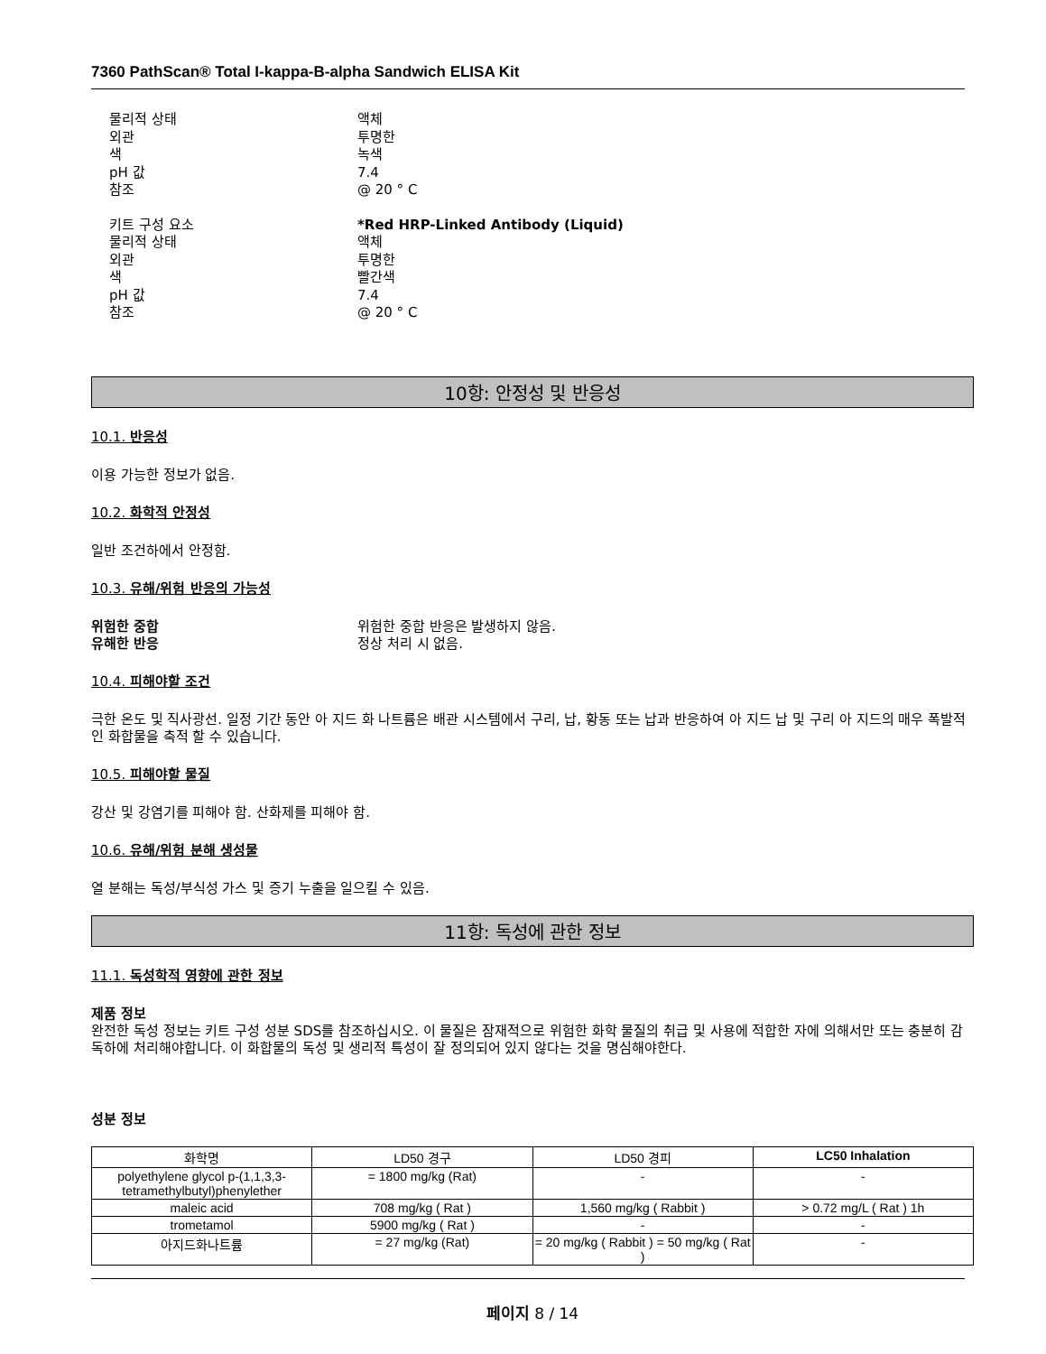7360 PathScan® Total I-kappa-B-alpha Sandwich ELISA Kit
물리적 상태
액체
외관
투명한
색
녹색
pH 값
7.4
참조
@ 20 ° C
키트 구성 요소
*Red HRP-Linked Antibody (Liquid)
물리적 상태
액체
외관
투명한
색
빨간색
pH 값
7.4
참조
@ 20 ° C
10항: 안정성 및 반응성
10.1. 반응성
이용 가능한 정보가 없음.
10.2. 화학적 안정성
일반 조건하에서 안정함.
10.3. 유해/위험 반응의 가능성
위험한 중합
위험한 중합 반응은 발생하지 않음.
유해한 반응
정상 처리 시 없음.
10.4. 피해야할 조건
극한 온도 및 직사광선. 일정 기간 동안 아 지드 화 나트륨은 배관 시스템에서 구리, 납, 황동 또는 납과 반응하여 아 지드 납 및 구리 아 지드의 매우 폭발적인 화합물을 축적 할 수 있습니다.
10.5. 피해야할 물질
강산 및 강염기를 피해야 함. 산화제를 피해야 함.
10.6. 유해/위험 분해 생성물
열 분해는 독성/부식성 가스 및 증기 누출을 일으킬 수 있음.
11항: 독성에 관한 정보
11.1. 독성학적 영향에 관한 정보
제품 정보
완전한 독성 정보는 키트 구성 성분 SDS를 참조하십시오. 이 물질은 잠재적으로 위험한 화학 물질의 취급 및 사용에 적합한 자에 의해서만 또는 충분히 감독하에 처리해야합니다. 이 화합물의 독성 및 생리적 특성이 잘 정의되어 있지 않다는 것을 명심해야한다.
성분 정보
| 화학명 | LD50 경구 | LD50 경피 | LC50 Inhalation |
| --- | --- | --- | --- |
| polyethylene glycol p-(1,1,3,3-tetramethylbutyl)phenylether | = 1800 mg/kg (Rat) | - | - |
| maleic acid | 708 mg/kg ( Rat ) | 1,560 mg/kg ( Rabbit ) | > 0.72 mg/L ( Rat ) 1h |
| trometamol | 5900 mg/kg ( Rat ) | - | - |
| 아지드화나트륨 | = 27 mg/kg (Rat) | = 20 mg/kg ( Rabbit ) = 50 mg/kg ( Rat ) | - |
페이지 8 / 14